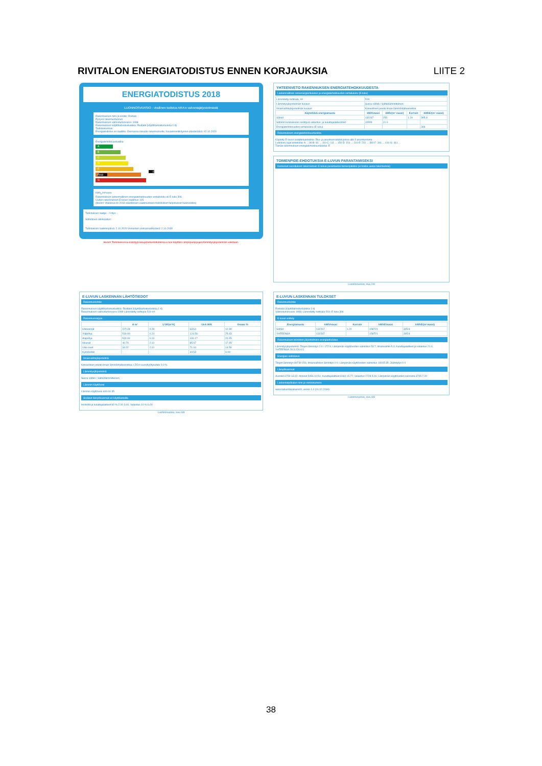RIVITALON ENERGIATODISTUS ENNEN KORJAUKSIA LIITE 2
ENERGIATODISTUS 2018
LUONNOSVERSIO - virallinen todistus ARA:n valvontajärjestelmästä
Rakennuksen nimi ja osoite: Rivitalo
Pysyvä rakennustunnus:
Rakennuksen valmistumisvuosi: 1998
Rakennuksen käyttötarkoitusluokka: Rivitalot (käyttötarkoitusluokka 1 d)
Todistustunnus:
Energiatodistus on laadittu: Olemassa olevalle rakennukselle, havainnointikäynnin päivämäärä: 02.10.2020
Energiatehokkuusluokka
A
B
C
D
E E 2018
F
G
kWh<sub>E</sub>/m²vuosi
Rakennuksen laskennallinen energiatehokkuuden vertailuluku eli E-luku 306
Uuden rakennuksen E-luvun vaatimus 105
(Huom! Ylläoleva on 2018 säädöksien vaatimustaso mahdolliset helpotukset huomioiden)
Todistuksen laatija: - Yritys: -
Sähköinen allekirjoitus:
Todistuksen laatimispäivä: 2.10.2020 Viimeinen voimassaolopäivä: 2.10.2030
Huom! Todistuksessa esitettyjä lukuja/laskentatuloksia ei tule käyttää Lämpöpumppujen/lämmitysjärjestelmän valintaan.
YHTEENVETO RAKENNUKSEN ENERGIATEHOKKUUDESTA
Laskennallinen ostoenergiankulutus ja energiatehokkuuden vertailuluku (E-luku)
| Lämmitetty nettoala, m² | 519 | | | |
| Lämmitysjärjestelmän kuvaus | Suora sähkö / Sähkölämmitteinen | | | |
| Ilmanvaihtojärjestelmän kuvaus | Koneellinen poisto ilman lämmöntalteenottoa | | | |
| Käytettävä energiamuoto | kWh/vuosi | kWh/(m² vuosi) | Kerroin | kWhE/(m² vuosi) |
| Sähkö | 132267 | 255 | 1.20 | 305.8 |
| Sähkön kulutukseen sisältyvä valaistus- ja kuluttajalaitesähkö | 10909 | 21.0 | | |
| Energiatehokkuuden vertailuluku (E-luku) | | | | 306 |
Rakennuksen energiatehokkuusluokka
Käytetty E-luvun luokitteluasteikko: Rivi- ja asuinkerrostalot joissa alle 3 asuinkerrosta
Luokkien rajat asteikolla: A: ...80 B: 81 ... 110 C: 111 ... 150 D: 151 ... 210 E: 211 ... 340 F: 341 ... 410 G: 411 ...
Tämän rakennuksen energiatehokkuusluokka: E
TOIMENPIDE-EHDOTUKSIA E-LUVUN PARANTAMISEKSI
Keskeiset suositukset rakennuksen E-lukua parantaviksi toimenpiteiksi (ei koske uusia rakennuksia)
Luonnosversio, sivu 2/8
E-LUVUN LASKENNAN LÄHTÖTIEDOT
Rakennuskohde
Rakennuksen käyttötarkoitusluokka: Rivitalot (käyttötarkoitusluokka 1 d)
Rakennuksen valmistumisvuosi 1998 Lämmitetty nettoala 519 m²
Rakennusvaippa
| | A m² | U W/(m²K) | UxA W/K | Osuus % |
| --- | --- | --- | --- | --- |
| Ulkoseinät | 227.28 | 0.28 | 63.64 | 12.99 |
| Yläpohja | 519.00 | 0.24 | 124.56 | 25.43 |
| Alapohja | 519.00 | 0.19 | 100.17 | 20.45 |
| Ikkunat | 40.70 | 2.10 | 85.47 | 17.45 |
| Ulko-ovet | 34.02 | 2.10 | 71.44 | 14.59 |
| Kylmäsillat | - | - | 44.53 | 9.09 |
Ilmanvaihtojärjestelmä
Koneellinen poisto ilman lämmöntalteenottoa; LTO:n vuosihyötysuhde 0.0 %
Lämmitysjärjestelmä
Suora sähkö / Sähkölämmitteinen
Lämmin käyttövesi
Lämmin käyttövesi 600.00 35
Sisäiset lämpökuormat eri käyttöasteilla
Henkilöt ja kuluttajalaitteet 60 % 2.00 3.00; Valaistus 10 % 6.00
Luonnosversio, sivu 3/8
E-LUVUN LASKENNAN TULOKSET
Rakennuskohde
Rivitalot (käyttötarkoitusluokka 1 d)
Valmistumisvuosi 1998; Lämmitetty nettoala 519; E-luku 306
E-luvun erittely
| Energiamuoto | kWh/vuosi | Kerroin | kWhE/vuosi | kWhE/(m²vuosi) |
| --- | --- | --- | --- | --- |
| Sähkö | 132267 | 1.20 | 158721 | 305.8 |
| YHTEENSÄ | 132267 | | 158721 | 305.8 |
Rakennuksen teknisten järjestelmien energiankulutus
Lämmitysjärjestelmä: Tilojen lämmitys 2.0 / 172.9; Lämpimän käyttöveden valmistus 53.7; Ilmanvaihto 5.3; Kuluttajalaitteet ja valaistus 21.0; YHTEENSÄ 28.3 226.6 0
Energian nettotarve
Tilojen lämmitys 80739 156; Ilmanvaihdon lämmitys 0 0; Lämpimän käyttöveden valmistus 18165 35; Jäähdytys 0 0
Lämpökuormat
Aurinko 6759 13.02; Ihmiset 5456 10.51; Kuluttajalaitteet 8184 15.77; Valaistus 2728 5.26; Lämpimän käyttöveden kierrosta 3735 7.20
Laskentatyökalun nimi ja versionumero
www.laskentapalvelut.fi, versio 1.4 (01.12.2019)
Luonnosversio, sivu 4/8
38